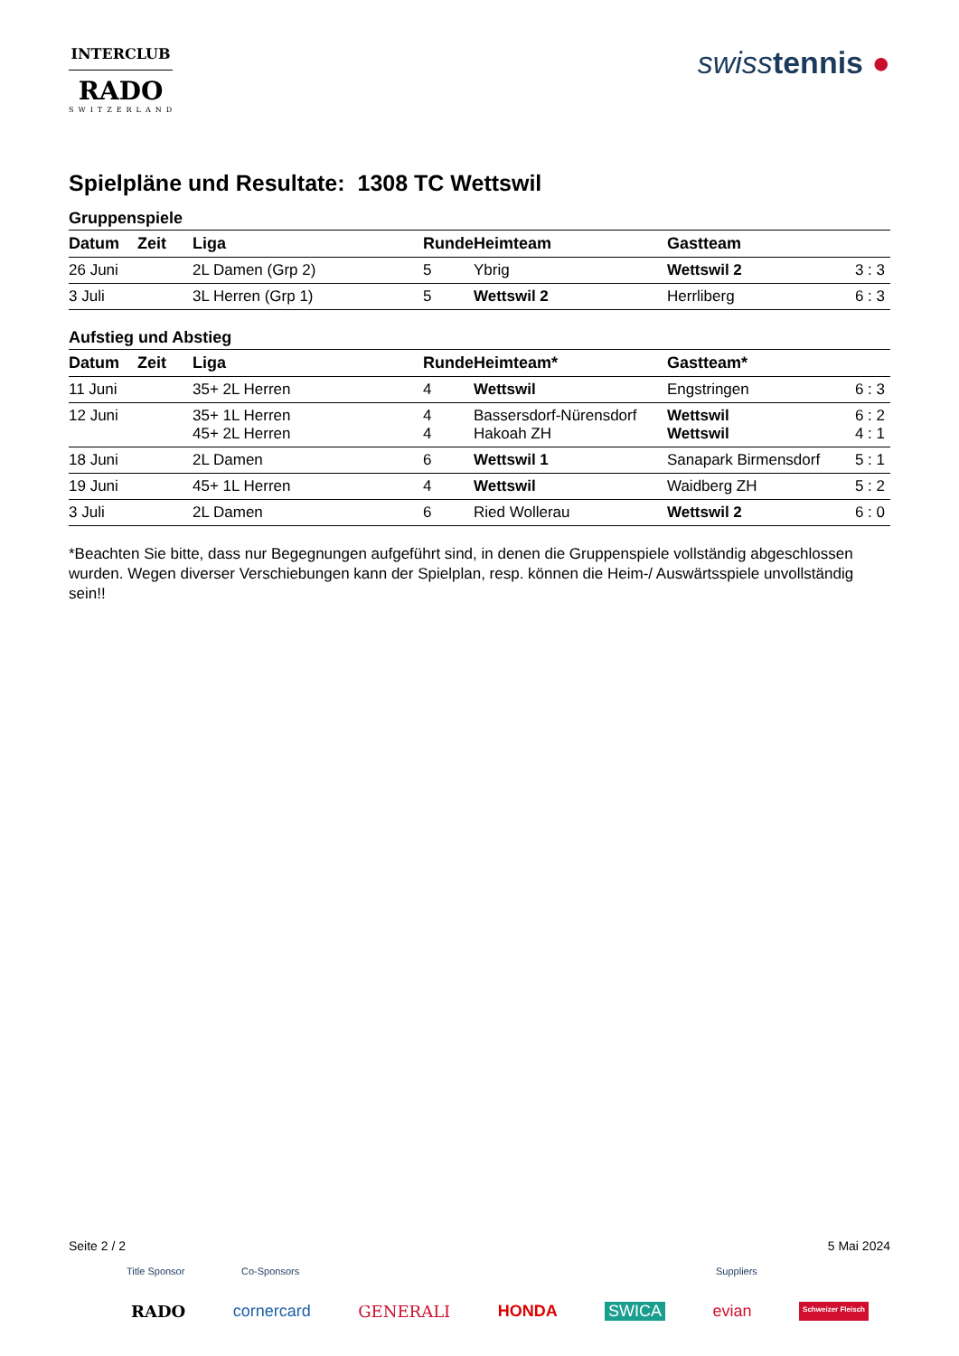INTERCLUB
RADO
SWITZERLAND
swisstennis ●
Spielpläne und Resultate: 1308 TC Wettswil
Gruppenspiele
| Datum | Zeit | Liga | Runde | Heimteam | Gastteam | |
| --- | --- | --- | --- | --- | --- | --- |
| 26 Juni | | 2L Damen (Grp 2) | 5 | Ybrig | Wettswil 2 | 3 : 3 |
| 3 Juli | | 3L Herren (Grp 1) | 5 | Wettswil 2 | Herrliberg | 6 : 3 |
Aufstieg und Abstieg
| Datum | Zeit | Liga | Runde | Heimteam* | Gastteam* | |
| --- | --- | --- | --- | --- | --- | --- |
| 11 Juni | | 35+ 2L Herren | 4 | Wettswil | Engstringen | 6 : 3 |
| 12 Juni | | 35+ 1L Herren 45+ 2L Herren | 4 4 | Bassersdorf-Nürensdorf Hakoah ZH | Wettswil Wettswil | 6 : 2 4 : 1 |
| 18 Juni | | 2L Damen | 6 | Wettswil 1 | Sanapark Birmensdorf | 5 : 1 |
| 19 Juni | | 45+ 1L Herren | 4 | Wettswil | Waidberg ZH | 5 : 2 |
| 3 Juli | | 2L Damen | 6 | Ried Wollerau | Wettswil 2 | 6 : 0 |
*Beachten Sie bitte, dass nur Begegnungen aufgeführt sind, in denen die Gruppenspiele vollständig abgeschlossen wurden. Wegen diverser Verschiebungen kann der Spielplan, resp. können die Heim-/ Auswärtsspiele unvollständig sein!!
Seite 2 / 2 5 Mai 2024
Title Sponsor Co-Sponsors Suppliers
RADO cornercard GENERALI HONDA SWICA evian Schweizer Fleisch